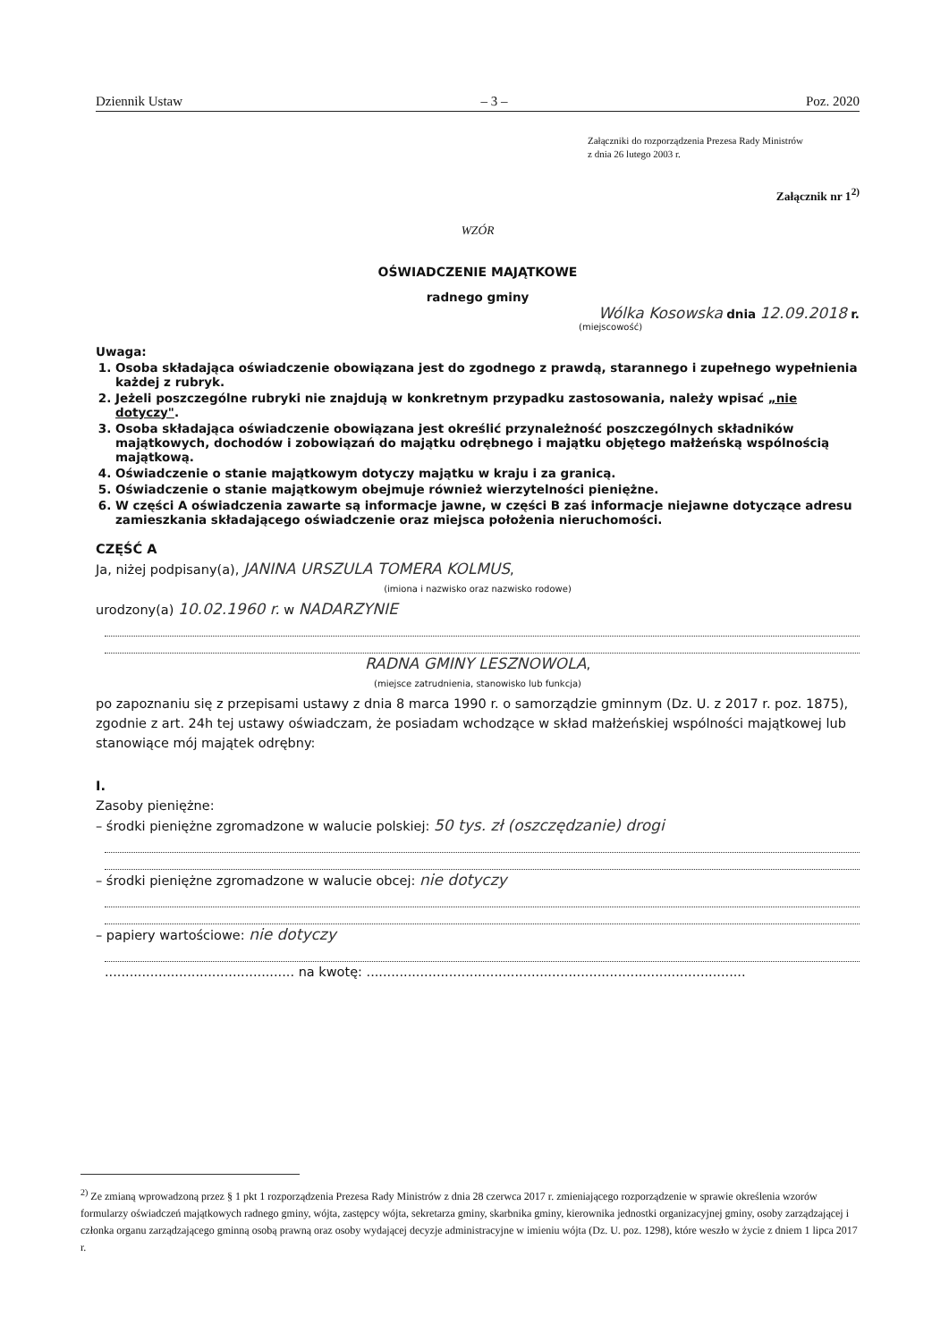Dziennik Ustaw – 3 – Poz. 2020
Załączniki do rozporządzenia Prezesa Rady Ministrów
z dnia 26 lutego 2003 r.
Załącznik nr 1<sup>2)</sup>
WZÓR
OŚWIADCZENIE MAJĄTKOWE
radnego gminy
Wólka Kosowska dnia 12.09.2018 r.
(miejscowość)
Uwaga:
1. Osoba składająca oświadczenie obowiązana jest do zgodnego z prawdą, starannego i zupełnego wypełnienia każdej z rubryk.
2. Jeżeli poszczególne rubryki nie znajdują w konkretnym przypadku zastosowania, należy wpisać „nie dotyczy".
3. Osoba składająca oświadczenie obowiązana jest określić przynależność poszczególnych składników majątkowych, dochodów i zobowiązań do majątku odrębnego i majątku objętego małżeńską wspólnością majątkową.
4. Oświadczenie o stanie majątkowym dotyczy majątku w kraju i za granicą.
5. Oświadczenie o stanie majątkowym obejmuje również wierzytelności pieniężne.
6. W części A oświadczenia zawarte są informacje jawne, w części B zaś informacje niejawne dotyczące adresu zamieszkania składającego oświadczenie oraz miejsca położenia nieruchomości.
CZĘŚĆ A
Ja, niżej podpisany(a), JANINA URSZULA TOMERA KOLMUS,
(imiona i nazwisko oraz nazwisko rodowe)
urodzony(a) 10.02.1960 r. w NADARZYNIE
RADNA GMINY LESZNOWOLA,
(miejsce zatrudnienia, stanowisko lub funkcja)
po zapoznaniu się z przepisami ustawy z dnia 8 marca 1990 r. o samorządzie gminnym (Dz. U. z 2017 r. poz. 1875), zgodnie z art. 24h tej ustawy oświadczam, że posiadam wchodzące w skład małżeńskiej wspólności majątkowej lub stanowiące mój majątek odrębny:
I.
Zasoby pieniężne:
– środki pieniężne zgromadzone w walucie polskiej: 50 tys. zł (oszczędzanie) drogi
– środki pieniężne zgromadzone w walucie obcej: nie dotyczy
– papiery wartościowe: nie dotyczy
.............................................. na kwotę: ............................................................................................
<sup>2)</sup> Ze zmianą wprowadzoną przez § 1 pkt 1 rozporządzenia Prezesa Rady Ministrów z dnia 28 czerwca 2017 r. zmieniającego rozporządzenie w sprawie określenia wzorów formularzy oświadczeń majątkowych radnego gminy, wójta, zastępcy wójta, sekretarza gminy, skarbnika gminy, kierownika jednostki organizacyjnej gminy, osoby zarządzającej i członka organu zarządzającego gminną osobą prawną oraz osoby wydającej decyzje administracyjne w imieniu wójta (Dz. U. poz. 1298), które weszło w życie z dniem 1 lipca 2017 r.